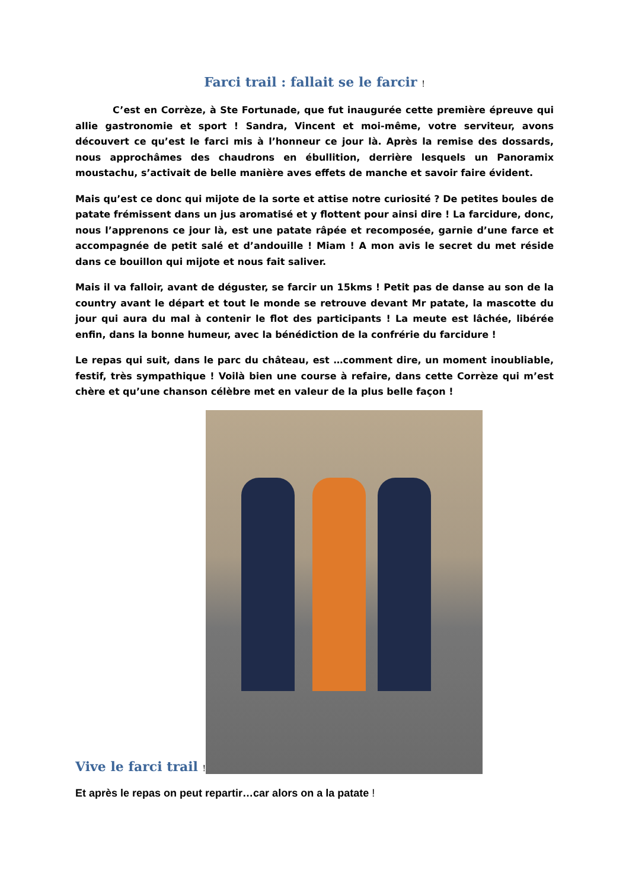Farci trail : fallait se le farcir !
C’est en Corrèze, à Ste Fortunade, que fut inaugurée cette première épreuve qui allie gastronomie et sport ! Sandra, Vincent et moi-même, votre serviteur, avons découvert ce qu’est le farci mis à l’honneur ce jour là. Après la remise des dossards, nous approchâmes des chaudrons en ébullition, derrière lesquels un Panoramix moustachu, s’activait de belle manière aves effets de manche et savoir faire évident.
Mais qu’est ce donc qui mijote de la sorte et attise notre curiosité ? De petites boules de patate frémissent dans un jus aromatisé et y flottent pour ainsi dire ! La farcidure, donc, nous l’apprenons ce jour là, est une patate râpée et recomposée, garnie d’une farce et accompagnée de petit salé et d’andouille ! Miam ! A mon avis le secret du met réside dans ce bouillon qui mijote et nous fait saliver.
Mais il va falloir, avant de déguster, se farcir un 15kms ! Petit pas de danse au son de la country avant le départ et tout le monde se retrouve devant Mr patate, la mascotte du jour qui aura du mal à contenir le flot des participants ! La meute est lâchée, libérée enfin, dans la bonne humeur, avec la bénédiction de la confrérie du farcidure !
Le repas qui suit, dans le parc du château, est …comment dire, un moment inoubliable, festif, très sympathique ! Voilà bien une course à refaire, dans cette Corrèze qui m’est chère et qu’une chanson célèbre met en valeur de la plus belle façon !
Vive le farci trail !
Et après le repas on peut repartir…car alors on a la patate !